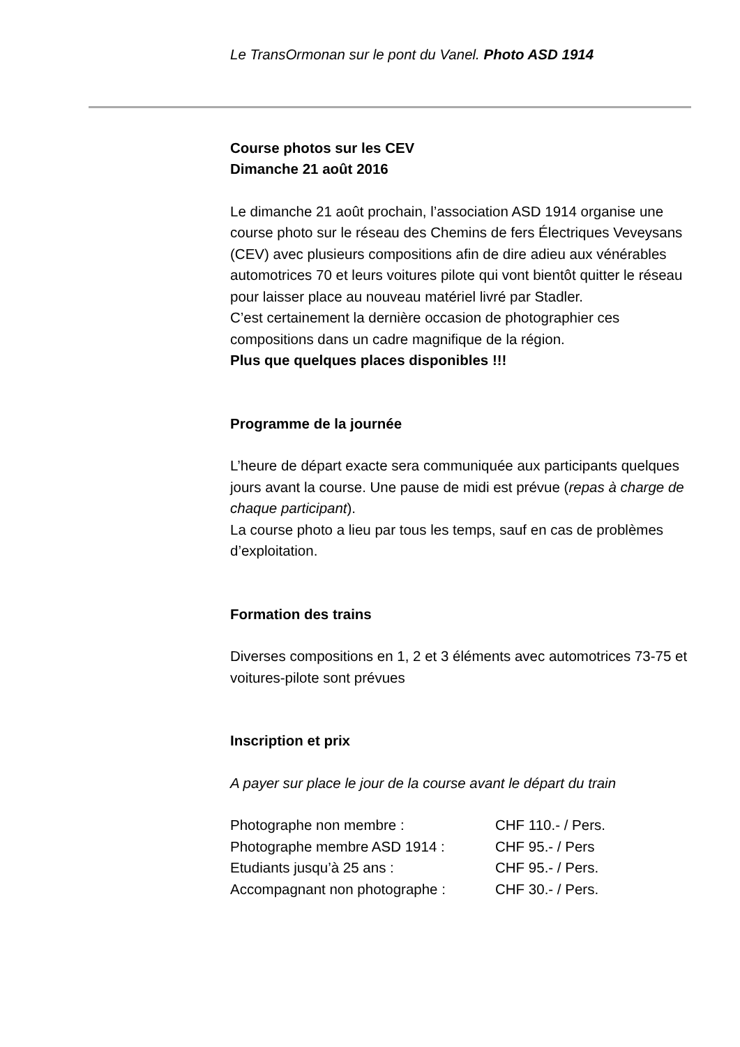Le TransOrmonan sur le pont du Vanel. Photo ASD 1914
Course photos sur les CEV
Dimanche 21 août 2016
Le dimanche 21 août prochain, l’association ASD 1914 organise une course photo sur le réseau des Chemins de fers Électriques Veveysans (CEV) avec plusieurs compositions afin de dire adieu aux vénérables automotrices 70 et leurs voitures pilote qui vont bientôt quitter le réseau pour laisser place au nouveau matériel livré par Stadler.
C’est certainement la dernière occasion de photographier ces compositions dans un cadre magnifique de la région.
Plus que quelques places disponibles !!!
Programme de la journée
L’heure de départ exacte sera communiquée aux participants quelques jours avant la course. Une pause de midi est prévue (repas à charge de chaque participant).
La course photo a lieu par tous les temps, sauf en cas de problèmes d’exploitation.
Formation des trains
Diverses compositions en 1, 2 et 3 éléments avec automotrices 73-75 et voitures-pilote sont prévues
Inscription et prix
A payer sur place le jour de la course avant le départ du train
| Photographe non membre : | CHF 110.- / Pers. |
| Photographe membre ASD 1914 : | CHF 95.- / Pers |
| Etudiants jusqu’à 25 ans : | CHF 95.- / Pers. |
| Accompagnant non photographe : | CHF 30.- / Pers. |